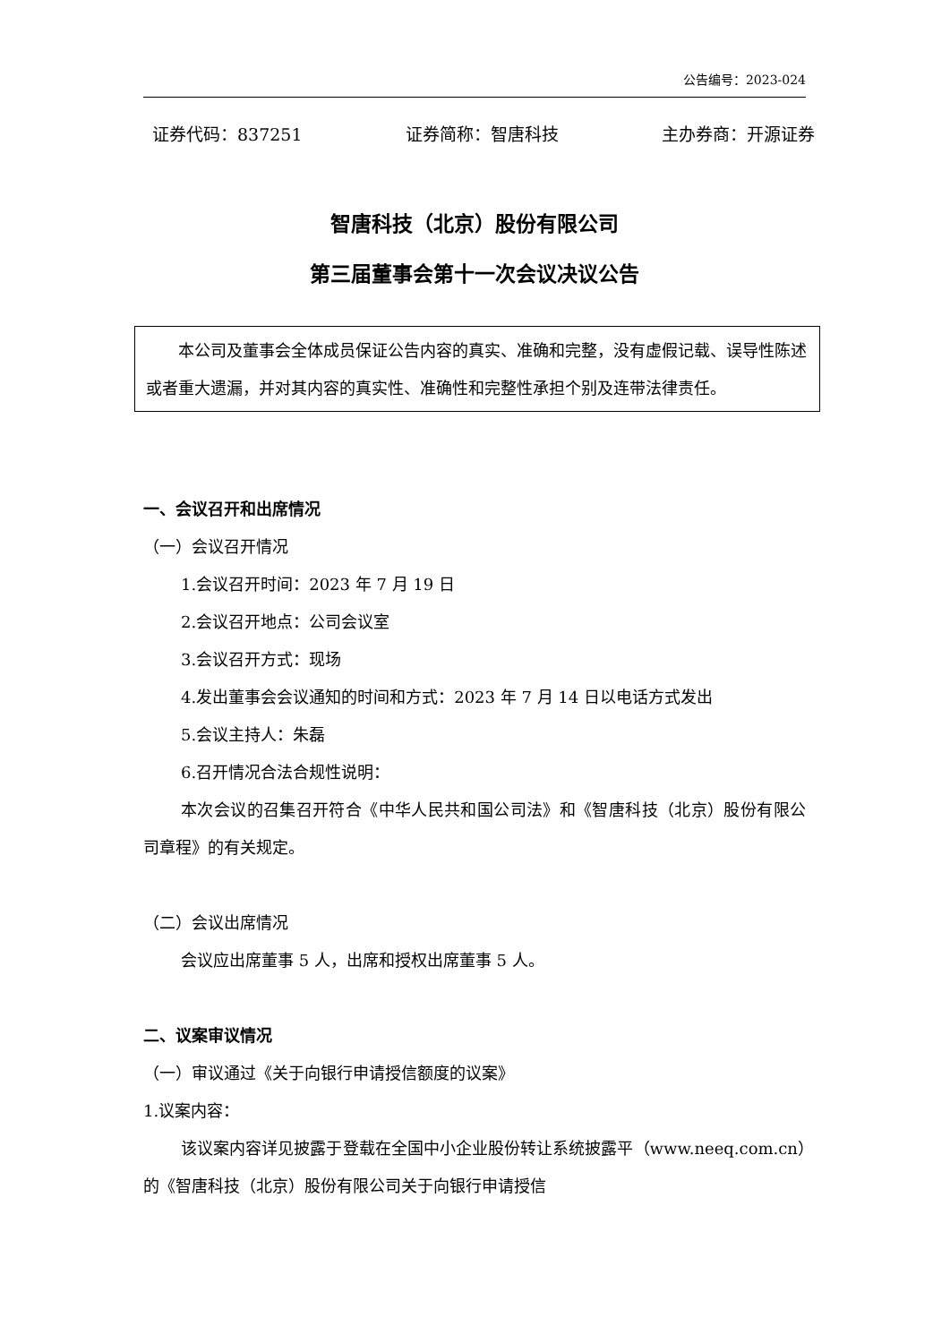公告编号：2023-024
证券代码：837251 证券简称：智唐科技 主办券商：开源证券
智唐科技（北京）股份有限公司
第三届董事会第十一次会议决议公告
本公司及董事会全体成员保证公告内容的真实、准确和完整，没有虚假记载、误导性陈述或者重大遗漏，并对其内容的真实性、准确性和完整性承担个别及连带法律责任。
一、会议召开和出席情况
（一）会议召开情况
1.会议召开时间：2023 年 7 月 19 日
2.会议召开地点：公司会议室
3.会议召开方式：现场
4.发出董事会会议通知的时间和方式：2023 年 7 月 14 日以电话方式发出
5.会议主持人：朱磊
6.召开情况合法合规性说明：
本次会议的召集召开符合《中华人民共和国公司法》和《智唐科技（北京）股份有限公司章程》的有关规定。
（二）会议出席情况
会议应出席董事 5 人，出席和授权出席董事 5 人。
二、议案审议情况
（一）审议通过《关于向银行申请授信额度的议案》
1.议案内容：
该议案内容详见披露于登载在全国中小企业股份转让系统披露平（www.neeq.com.cn）的《智唐科技（北京）股份有限公司关于向银行申请授信